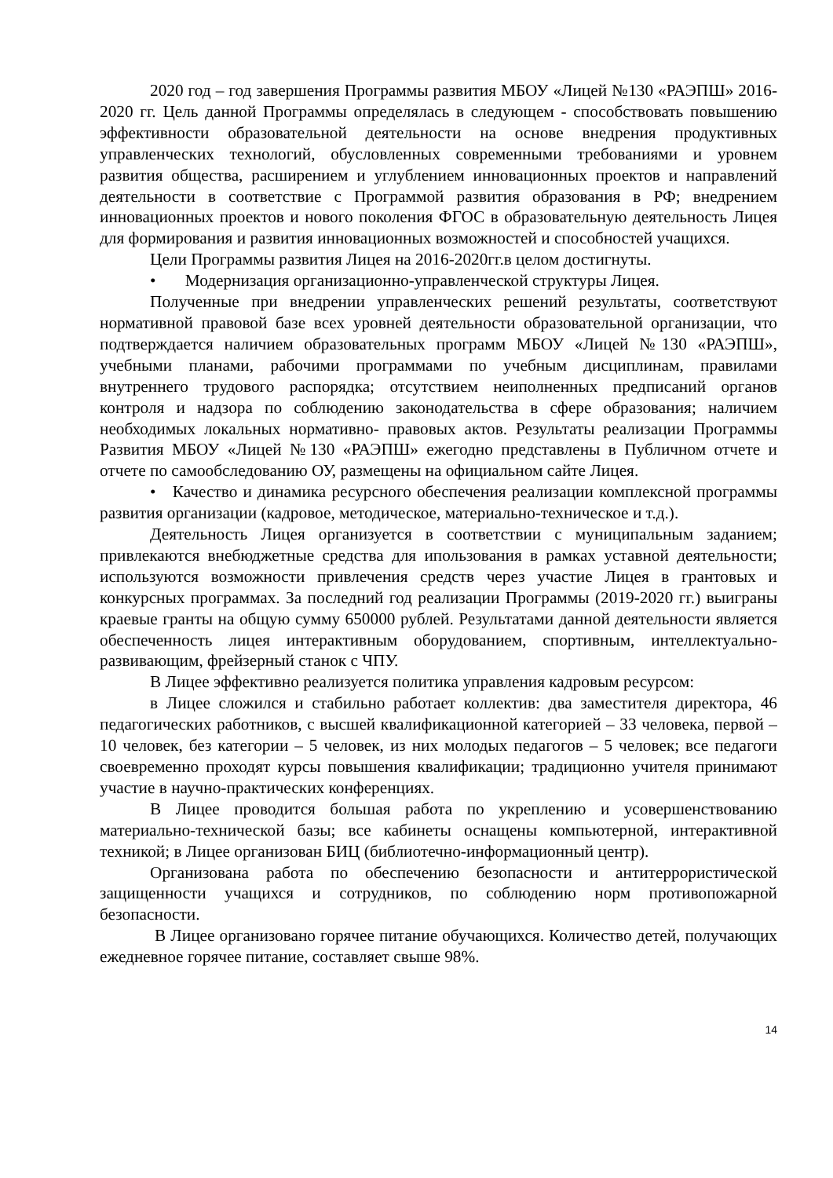2020 год – год завершения Программы развития МБОУ «Лицей №130 «РАЭПШ» 2016-2020 гг. Цель данной Программы определялась в следующем - способствовать повышению эффективности образовательной деятельности на основе внедрения продуктивных управленческих технологий, обусловленных современными требованиями и уровнем развития общества, расширением и углублением инновационных проектов и направлений деятельности в соответствие с Программой развития образования в РФ; внедрением инновационных проектов и нового поколения ФГОС в образовательную деятельность Лицея для формирования и развития инновационных возможностей и способностей учащихся.
Цели Программы развития Лицея на 2016-2020гг.в целом достигнуты.
• Модернизация организационно-управленческой структуры Лицея.
Полученные при внедрении управленческих решений результаты, соответствуют нормативной правовой базе всех уровней деятельности образовательной организации, что подтверждается наличием образовательных программ МБОУ «Лицей №130 «РАЭПШ», учебными планами, рабочими программами по учебным дисциплинам, правилами внутреннего трудового распорядка; отсутствием неиполненных предписаний органов контроля и надзора по соблюдению законодательства в сфере образования; наличием необходимых локальных нормативно- правовых актов. Результаты реализации Программы Развития МБОУ «Лицей №130 «РАЭПШ» ежегодно представлены в Публичном отчете и отчете по самообследованию ОУ, размещены на официальном сайте Лицея.
• Качество и динамика ресурсного обеспечения реализации комплексной программы развития организации (кадровое, методическое, материально-техническое и т.д.).
Деятельность Лицея организуется в соответствии с муниципальным заданием; привлекаются внебюджетные средства для ипользования в рамках уставной деятельности; используются возможности привлечения средств через участие Лицея в грантовых и конкурсных программах. За последний год реализации Программы (2019-2020 гг.) выиграны краевые гранты на общую сумму 650000 рублей. Результатами данной деятельности является обеспеченность лицея интерактивным оборудованием, спортивным, интеллектуально-развивающим, фрейзерный станок с ЧПУ.
В Лицее эффективно реализуется политика управления кадровым ресурсом:
в Лицее сложился и стабильно работает коллектив: два заместителя директора, 46 педагогических работников, с высшей квалификационной категорией – 33 человека, первой – 10 человек, без категории – 5 человек, из них молодых педагогов – 5 человек; все педагоги своевременно проходят курсы повышения квалификации; традиционно учителя принимают участие в научно-практических конференциях.
В Лицее проводится большая работа по укреплению и усовершенствованию материально-технической базы; все кабинеты оснащены компьютерной, интерактивной техникой; в Лицее организован БИЦ (библиотечно-информационный центр).
Организована работа по обеспечению безопасности и антитеррористической защищенности учащихся и сотрудников, по соблюдению норм противопожарной безопасности.
В Лицее организовано горячее питание обучающихся. Количество детей, получающих ежедневное горячее питание, составляет свыше 98%.
14